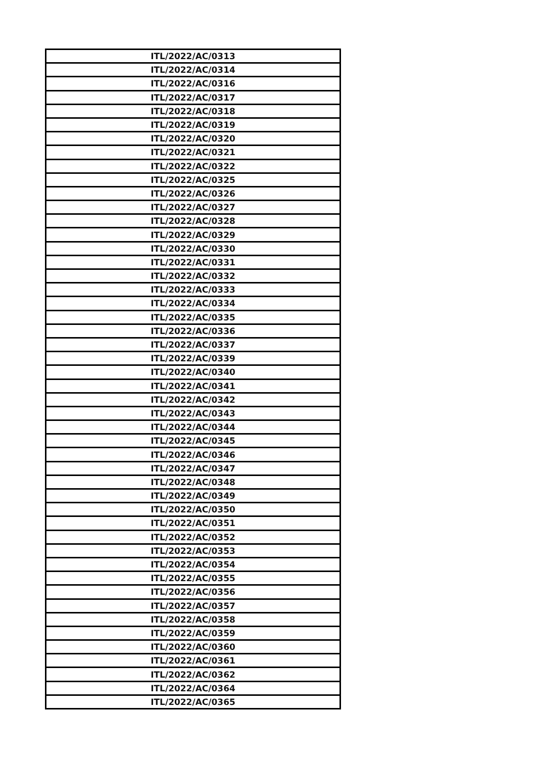| ITL/2022/AC/0313 |
| ITL/2022/AC/0314 |
| ITL/2022/AC/0316 |
| ITL/2022/AC/0317 |
| ITL/2022/AC/0318 |
| ITL/2022/AC/0319 |
| ITL/2022/AC/0320 |
| ITL/2022/AC/0321 |
| ITL/2022/AC/0322 |
| ITL/2022/AC/0325 |
| ITL/2022/AC/0326 |
| ITL/2022/AC/0327 |
| ITL/2022/AC/0328 |
| ITL/2022/AC/0329 |
| ITL/2022/AC/0330 |
| ITL/2022/AC/0331 |
| ITL/2022/AC/0332 |
| ITL/2022/AC/0333 |
| ITL/2022/AC/0334 |
| ITL/2022/AC/0335 |
| ITL/2022/AC/0336 |
| ITL/2022/AC/0337 |
| ITL/2022/AC/0339 |
| ITL/2022/AC/0340 |
| ITL/2022/AC/0341 |
| ITL/2022/AC/0342 |
| ITL/2022/AC/0343 |
| ITL/2022/AC/0344 |
| ITL/2022/AC/0345 |
| ITL/2022/AC/0346 |
| ITL/2022/AC/0347 |
| ITL/2022/AC/0348 |
| ITL/2022/AC/0349 |
| ITL/2022/AC/0350 |
| ITL/2022/AC/0351 |
| ITL/2022/AC/0352 |
| ITL/2022/AC/0353 |
| ITL/2022/AC/0354 |
| ITL/2022/AC/0355 |
| ITL/2022/AC/0356 |
| ITL/2022/AC/0357 |
| ITL/2022/AC/0358 |
| ITL/2022/AC/0359 |
| ITL/2022/AC/0360 |
| ITL/2022/AC/0361 |
| ITL/2022/AC/0362 |
| ITL/2022/AC/0364 |
| ITL/2022/AC/0365 |